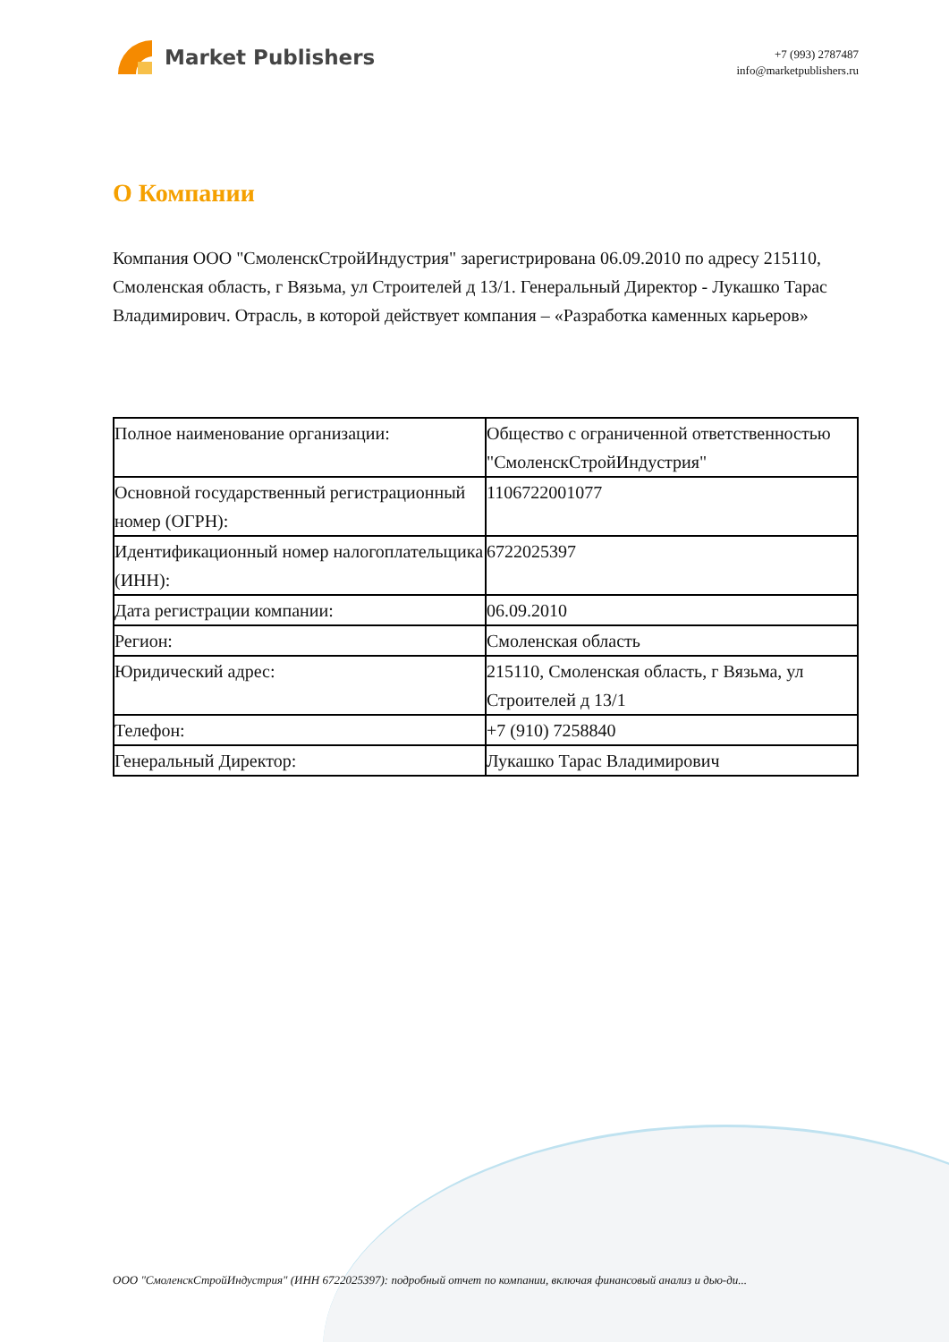Market Publishers
+7 (993) 2787487
info@marketpublishers.ru
О Компании
Компания ООО "СмоленскСтройИндустрия" зарегистрирована 06.09.2010 по адресу 215110, Смоленская область, г Вязьма, ул Строителей д 13/1. Генеральный Директор - Лукашко Тарас Владимирович. Отрасль, в которой действует компания – «Разработка каменных карьеров»
| Полное наименование организации: | Общество с ограниченной ответственностью "СмоленскСтройИндустрия" |
| Основной государственный регистрационный номер (ОГРН): | 1106722001077 |
| Идентификационный номер налогоплательщика (ИНН): | 6722025397 |
| Дата регистрации компании: | 06.09.2010 |
| Регион: | Смоленская область |
| Юридический адрес: | 215110, Смоленская область, г Вязьма, ул Строителей д 13/1 |
| Телефон: | +7 (910) 7258840 |
| Генеральный Директор: | Лукашко Тарас Владимирович |
ООО "СмоленскСтройИндустрия" (ИНН 6722025397): подробный отчет по компании, включая финансовый анализ и дью-ди...